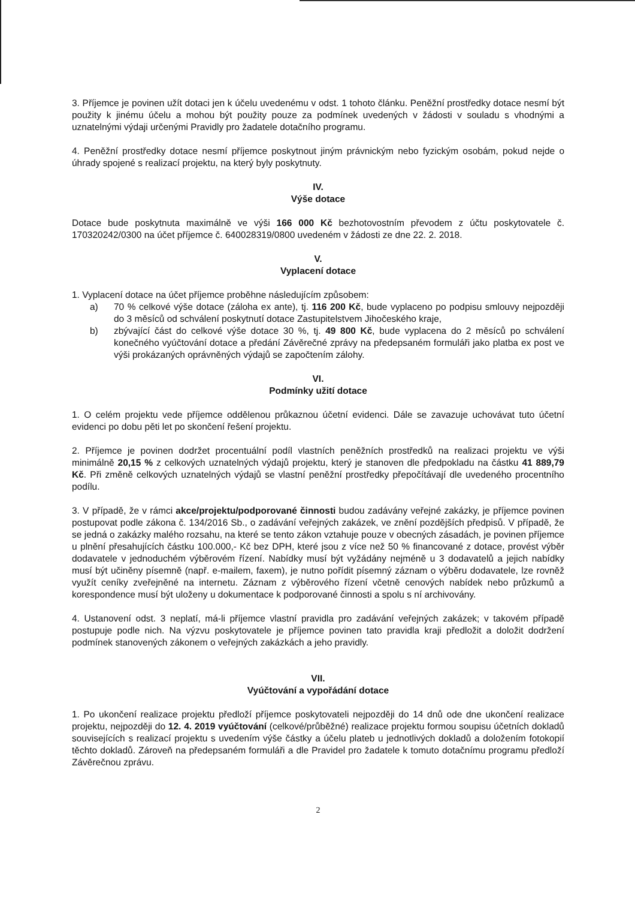3. Příjemce je povinen užít dotaci jen k účelu uvedenému v odst. 1 tohoto článku. Peněžní prostředky dotace nesmí být použity k jinému účelu a mohou být použity pouze za podmínek uvedených v žádosti v souladu s vhodnými a uznatelnými výdaji určenými Pravidly pro žadatele dotačního programu.
4. Peněžní prostředky dotace nesmí příjemce poskytnout jiným právnickým nebo fyzickým osobám, pokud nejde o úhrady spojené s realizací projektu, na který byly poskytnuty.
IV.
Výše dotace
Dotace bude poskytnuta maximálně ve výši 166 000 Kč bezhotovostním převodem z účtu poskytovatele č. 170320242/0300 na účet příjemce č. 640028319/0800 uvedeném v žádosti ze dne 22. 2. 2018.
V.
Vyplacení dotace
1. Vyplacení dotace na účet příjemce proběhne následujícím způsobem:
a) 70 % celkové výše dotace (záloha ex ante), tj. 116 200 Kč, bude vyplaceno po podpisu smlouvy nejpozději do 3 měsíců od schválení poskytnutí dotace Zastupitelstvem Jihočeského kraje,
b) zbývající část do celkové výše dotace 30 %, tj. 49 800 Kč, bude vyplacena do 2 měsíců po schválení konečného vyúčtování dotace a předání Závěrečné zprávy na předepsaném formuláři jako platba ex post ve výši prokázaných oprávněných výdajů se započtením zálohy.
VI.
Podmínky užití dotace
1. O celém projektu vede příjemce oddělenou průkaznou účetní evidenci. Dále se zavazuje uchovávat tuto účetní evidenci po dobu pěti let po skončení řešení projektu.
2. Příjemce je povinen dodržet procentuální podíl vlastních peněžních prostředků na realizaci projektu ve výši minimálně 20,15 % z celkových uznatelných výdajů projektu, který je stanoven dle předpokladu na částku 41 889,79 Kč. Při změně celkových uznatelných výdajů se vlastní peněžní prostředky přepočítávají dle uvedeného procentního podílu.
3. V případě, že v rámci akce/projektu/podporované činnosti budou zadávány veřejné zakázky, je příjemce povinen postupovat podle zákona č. 134/2016 Sb., o zadávání veřejných zakázek, ve znění pozdějších předpisů. V případě, že se jedná o zakázky malého rozsahu, na které se tento zákon vztahuje pouze v obecných zásadách, je povinen příjemce u plnění přesahujících částku 100.000,- Kč bez DPH, které jsou z více než 50 % financované z dotace, provést výběr dodavatele v jednoduchém výběrovém řízení. Nabídky musí být vyžádány nejméně u 3 dodavatelů a jejich nabídky musí být učiněny písemně (např. e-mailem, faxem), je nutno pořídit písemný záznam o výběru dodavatele, lze rovněž využít ceníky zveřejněné na internetu. Záznam z výběrového řízení včetně cenových nabídek nebo průzkumů a korespondence musí být uloženy u dokumentace k podporované činnosti a spolu s ní archivovány.
4. Ustanovení odst. 3 neplatí, má-li příjemce vlastní pravidla pro zadávání veřejných zakázek; v takovém případě postupuje podle nich. Na výzvu poskytovatele je příjemce povinen tato pravidla kraji předložit a doložit dodržení podmínek stanovených zákonem o veřejných zakázkách a jeho pravidly.
VII.
Vyúčtování a vypořádání dotace
1. Po ukončení realizace projektu předloží příjemce poskytovateli nejpozději do 14 dnů ode dne ukončení realizace projektu, nejpozději do 12. 4. 2019 vyúčtování (celkové/průběžné) realizace projektu formou soupisu účetních dokladů souvisejících s realizací projektu s uvedením výše částky a účelu plateb u jednotlivých dokladů a doložením fotokopií těchto dokladů. Zároveň na předepsaném formuláři a dle Pravidel pro žadatele k tomuto dotačnímu programu předloží Závěrečnou zprávu.
2